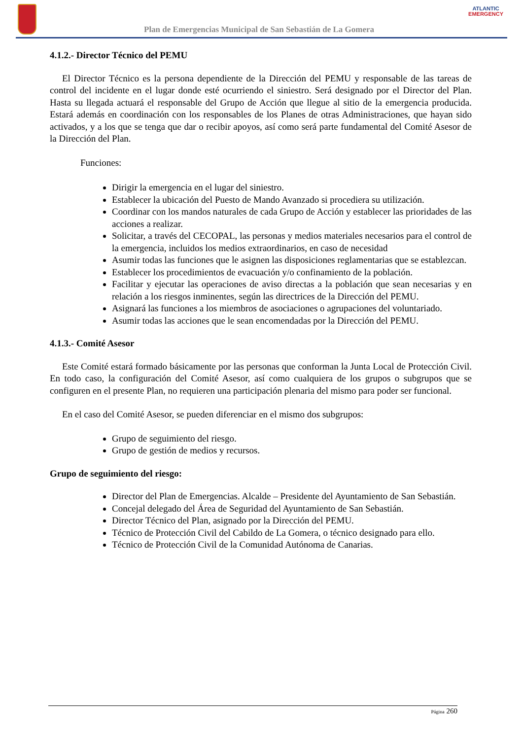Plan de Emergencias Municipal de San Sebastián de La Gomera
ATLANTIC
EMERGENCY
4.1.2.- Director Técnico del PEMU
El Director Técnico es la persona dependiente de la Dirección del PEMU y responsable de las tareas de control del incidente en el lugar donde esté ocurriendo el siniestro. Será designado por el Director del Plan. Hasta su llegada actuará el responsable del Grupo de Acción que llegue al sitio de la emergencia producida. Estará además en coordinación con los responsables de los Planes de otras Administraciones, que hayan sido activados, y a los que se tenga que dar o recibir apoyos, así como será parte fundamental del Comité Asesor de la Dirección del Plan.
Funciones:
Dirigir la emergencia en el lugar del siniestro.
Establecer la ubicación del Puesto de Mando Avanzado si procediera su utilización.
Coordinar con los mandos naturales de cada Grupo de Acción y establecer las prioridades de las acciones a realizar.
Solicitar, a través del CECOPAL, las personas y medios materiales necesarios para el control de la emergencia, incluidos los medios extraordinarios, en caso de necesidad
Asumir todas las funciones que le asignen las disposiciones reglamentarias que se establezcan.
Establecer los procedimientos de evacuación y/o confinamiento de la población.
Facilitar y ejecutar las operaciones de aviso directas a la población que sean necesarias y en relación a los riesgos inminentes, según las directrices de la Dirección del PEMU.
Asignará las funciones a los miembros de asociaciones o agrupaciones del voluntariado.
Asumir todas las acciones que le sean encomendadas por la Dirección del PEMU.
4.1.3.- Comité Asesor
Este Comité estará formado básicamente por las personas que conforman la Junta Local de Protección Civil. En todo caso, la configuración del Comité Asesor, así como cualquiera de los grupos o subgrupos que se configuren en el presente Plan, no requieren una participación plenaria del mismo para poder ser funcional.
En el caso del Comité Asesor, se pueden diferenciar en el mismo dos subgrupos:
Grupo de seguimiento del riesgo.
Grupo de gestión de medios y recursos.
Grupo de seguimiento del riesgo:
Director del Plan de Emergencias. Alcalde – Presidente del Ayuntamiento de San Sebastián.
Concejal delegado del Área de Seguridad del Ayuntamiento de San Sebastián.
Director Técnico del Plan, asignado por la Dirección del PEMU.
Técnico de Protección Civil del Cabildo de La Gomera, o técnico designado para ello.
Técnico de Protección Civil de la Comunidad Autónoma de Canarias.
Página 260